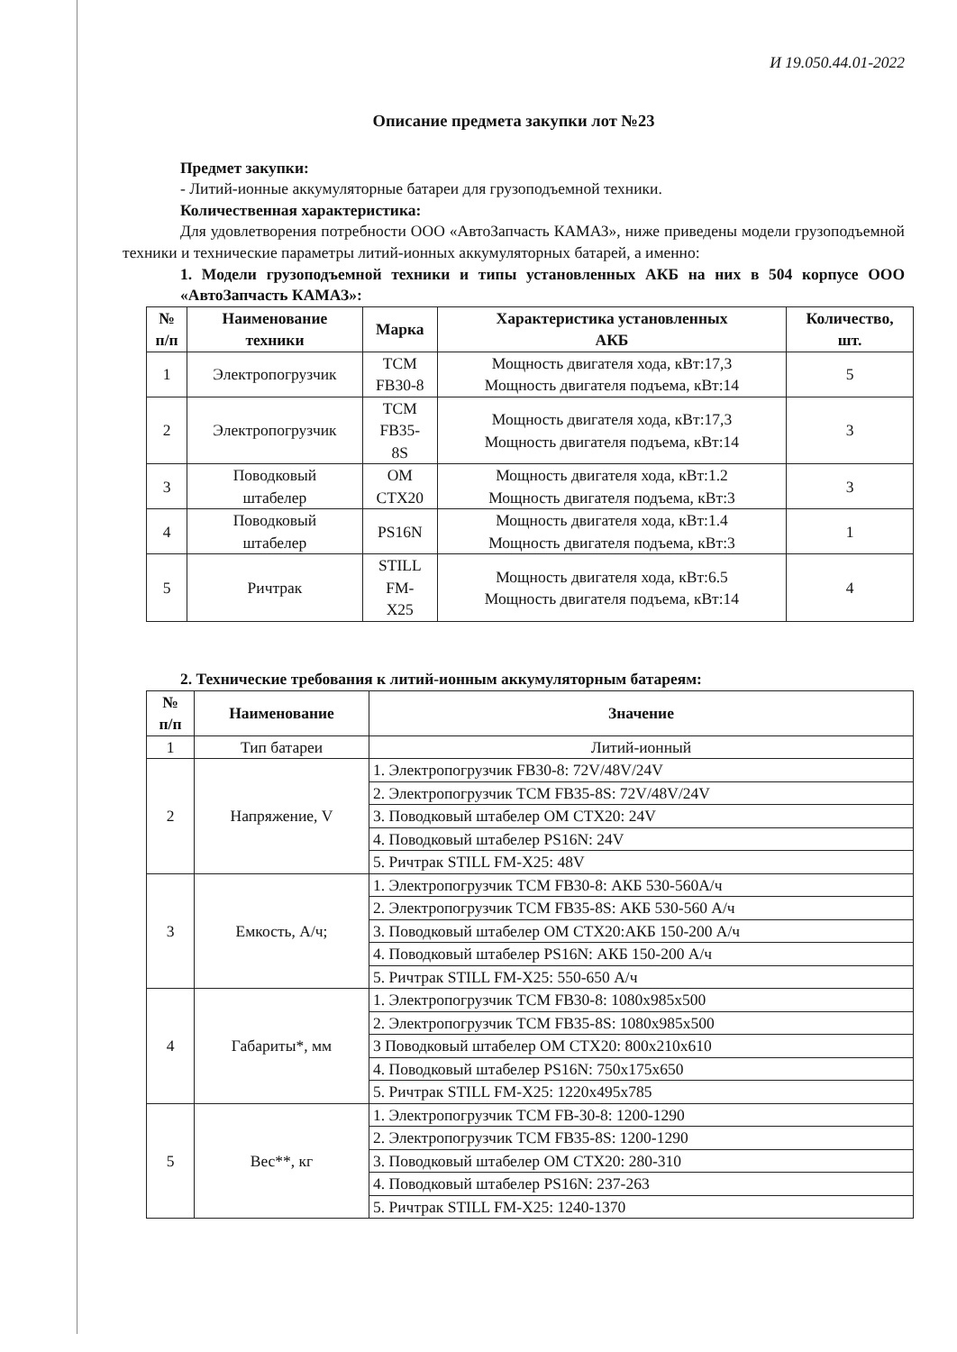И 19.050.44.01-2022
Описание предмета закупки лот №23
Предмет закупки:
- Литий-ионные аккумуляторные батареи для грузоподъемной техники.
Количественная характеристика:
Для удовлетворения потребности ООО «АвтоЗапчасть КАМАЗ», ниже приведены модели грузоподъемной техники и технические параметры литий-ионных аккумуляторных батарей, а именно:
1. Модели грузоподъемной техники и типы установленных АКБ на них в 504 корпусе ООО «АвтоЗапчасть КАМАЗ»:
| № п/п | Наименование техники | Марка | Характеристика установленных АКБ | Количество, шт. |
| --- | --- | --- | --- | --- |
| 1 | Электропогрузчик | TCM FB30-8 | Мощность двигателя хода, кВт:17,3 Мощность двигателя подъема, кВт:14 | 5 |
| 2 | Электропогрузчик | TCM FB35- 8S | Мощность двигателя хода, кВт:17,3 Мощность двигателя подъема, кВт:14 | 3 |
| 3 | Поводковый штабелер | OM CTX20 | Мощность двигателя хода, кВт:1.2 Мощность двигателя подъема, кВт:3 | 3 |
| 4 | Поводковый штабелер | PS16N | Мощность двигателя хода, кВт:1.4 Мощность двигателя подъема, кВт:3 | 1 |
| 5 | Ричтрак | STILL FM- X25 | Мощность двигателя хода, кВт:6.5 Мощность двигателя подъема, кВт:14 | 4 |
2. Технические требования к литий-ионным аккумуляторным батареям:
| № п/п | Наименование | Значение |
| --- | --- | --- |
| 1 | Тип батареи | Литий-ионный |
| 2 | Напряжение, V | 1. Электропогрузчик FB30-8: 72V/48V/24V |
| | | 2. Электропогрузчик TCM FB35-8S: 72V/48V/24V |
| | | 3. Поводковый штабелер OM CTX20: 24V |
| | | 4. Поводковый штабелер PS16N: 24V |
| | | 5. Ричтрак STILL FM-X25: 48V |
| 3 | Емкость, А/ч; | 1. Электропогрузчик TCM FB30-8: АКБ 530-560А/ч |
| | | 2. Электропогрузчик TCM FB35-8S: АКБ 530-560 А/ч |
| | | 3. Поводковый штабелер OM CTX20:АКБ 150-200 А/ч |
| | | 4. Поводковый штабелер PS16N: АКБ 150-200 А/ч |
| | | 5. Ричтрак STILL FM-X25: 550-650 А/ч |
| 4 | Габариты*, мм | 1. Электропогрузчик TCM FB30-8: 1080x985x500 |
| | | 2. Электропогрузчик TCM FB35-8S: 1080x985x500 |
| | | 3 Поводковый штабелер OM CTX20: 800x210x610 |
| | | 4. Поводковый штабелер PS16N: 750x175x650 |
| | | 5. Ричтрак STILL FM-X25: 1220x495x785 |
| 5 | Вес**, кг | 1. Электропогрузчик TCM FB-30-8: 1200-1290 |
| | | 2. Электропогрузчик TCM FB35-8S: 1200-1290 |
| | | 3. Поводковый штабелер OM CTX20: 280-310 |
| | | 4. Поводковый штабелер PS16N: 237-263 |
| | | 5. Ричтрак STILL FM-X25: 1240-1370 |